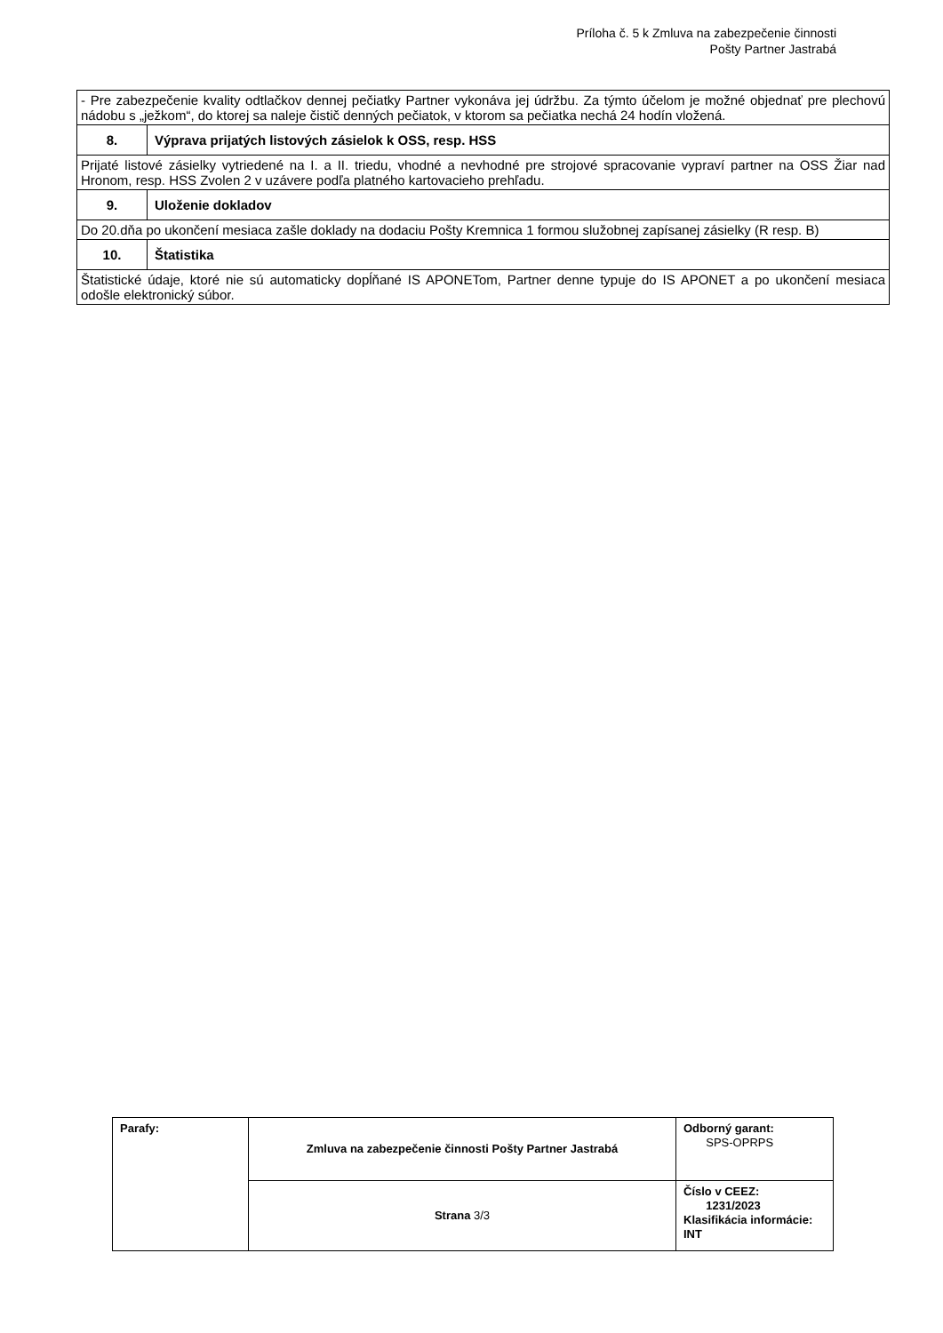Príloha č. 5 k Zmluva na zabezpečenie činnosti
Pošty Partner Jastrabá
| - Pre zabezpečenie kvality odtlačkov dennej pečiatky Partner vykonáva jej údržbu. Za týmto účelom je možné objednať pre plechovú nádobu s „ježkom“, do ktorej sa naleje čistič denných pečiatok, v ktorom sa pečiatka nechá 24 hodín vložená. | |
| 8. | Výprava prijatých listových zásielok k OSS, resp. HSS |
| Prijaté listové zásielky vytriedené na I. a II. triedu, vhodné a nevhodné pre strojové spracovanie vypraví partner na OSS Žiar nad Hronom, resp. HSS Zvolen 2 v uzávere podľa platného kartovacieho prehľadu. | |
| 9. | Uloženie dokladov |
| Do 20.dňa po ukončení mesiaca zašle doklady na dodaciu Pošty Kremnica 1 formou služobnej zapísanej zásielky (R resp. B) | |
| 10. | Štatistika |
| Štatistické údaje, ktoré nie sú automaticky dopĺňané IS APONETom, Partner denne typuje do IS APONET a po ukončení mesiaca odošle elektronický súbor. | |
| Parafy: | Zmluva na zabezpečenie činnosti Pošty Partner Jastrabá | Odborný garant: SPS-OPRPS |
| | Strana 3/3 | Číslo v CEEZ: 1231/2023 Klasifikácia informácie: INT |